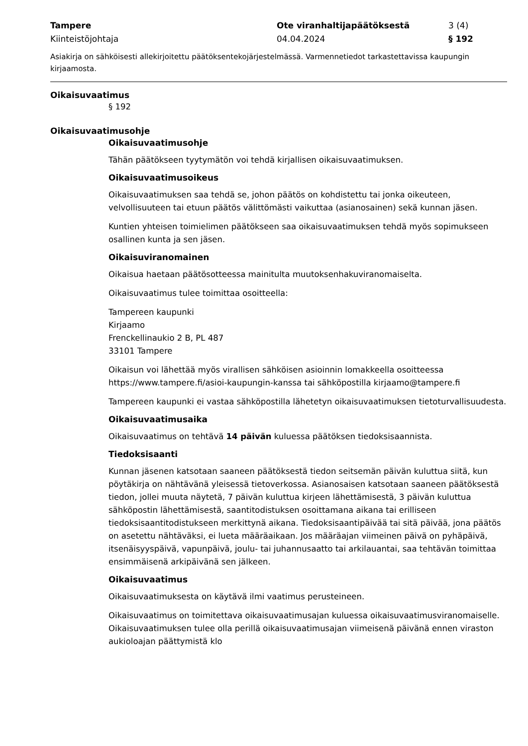Tampere
Ote viranhaltijapäätöksestä
3 (4)
Kiinteistöjohtaja
04.04.2024
§ 192
Asiakirja on sähköisesti allekirjoitettu päätöksentekojärjestelmässä. Varmennetiedot tarkastettavissa kaupungin kirjaamosta.
Oikaisuvaatimus
§ 192
Oikaisuvaatimusohje
Oikaisuvaatimusohje
Tähän päätökseen tyytymätön voi tehdä kirjallisen oikaisuvaatimuksen.
Oikaisuvaatimusoikeus
Oikaisuvaatimuksen saa tehdä se, johon päätös on kohdistettu tai jonka oikeuteen, velvollisuuteen tai etuun päätös välittömästi vaikuttaa (asianosainen) sekä kunnan jäsen.
Kuntien yhteisen toimielimen päätökseen saa oikaisuvaatimuksen tehdä myös sopimukseen osallinen kunta ja sen jäsen.
Oikaisuviranomainen
Oikaisua haetaan päätösotteessa mainitulta muutoksenhakuviranomaiselta.
Oikaisuvaatimus tulee toimittaa osoitteella:
Tampereen kaupunki
Kirjaamo
Frenckellinaukio 2 B, PL 487
33101 Tampere
Oikaisun voi lähettää myös virallisen sähköisen asioinnin lomakkeella osoitteessa https://www.tampere.fi/asioi-kaupungin-kanssa tai sähköpostilla kirjaamo@tampere.fi
Tampereen kaupunki ei vastaa sähköpostilla lähetetyn oikaisuvaatimuksen tietoturvallisuudesta.
Oikaisuvaatimusaika
Oikaisuvaatimus on tehtävä 14 päivän kuluessa päätöksen tiedoksisaannista.
Tiedoksisaanti
Kunnan jäsenen katsotaan saaneen päätöksestä tiedon seitsemän päivän kuluttua siitä, kun pöytäkirja on nähtävänä yleisessä tietoverkossa. Asianosaisen katsotaan saaneen päätöksestä tiedon, jollei muuta näytetä, 7 päivän kuluttua kirjeen lähettämisestä, 3 päivän kuluttua sähköpostin lähettämisestä, saantitodistuksen osoittamana aikana tai erilliseen tiedoksisaantitodistukseen merkittynä aikana. Tiedoksisaantipäivää tai sitä päivää, jona päätös on asetettu nähtäväksi, ei lueta määräaikaan. Jos määräajan viimeinen päivä on pyhäpäivä, itsenäisyyspäivä, vapunpäivä, joulu- tai juhannusaatto tai arkilauantai, saa tehtävän toimittaa ensimmäisenä arkipäivänä sen jälkeen.
Oikaisuvaatimus
Oikaisuvaatimuksesta on käytävä ilmi vaatimus perusteineen.
Oikaisuvaatimus on toimitettava oikaisuvaatimusajan kuluessa oikaisuvaatimusviranomaiselle. Oikaisuvaatimuksen tulee olla perillä oikaisuvaatimusajan viimeisenä päivänä ennen viraston aukioloajan päättymistä klo